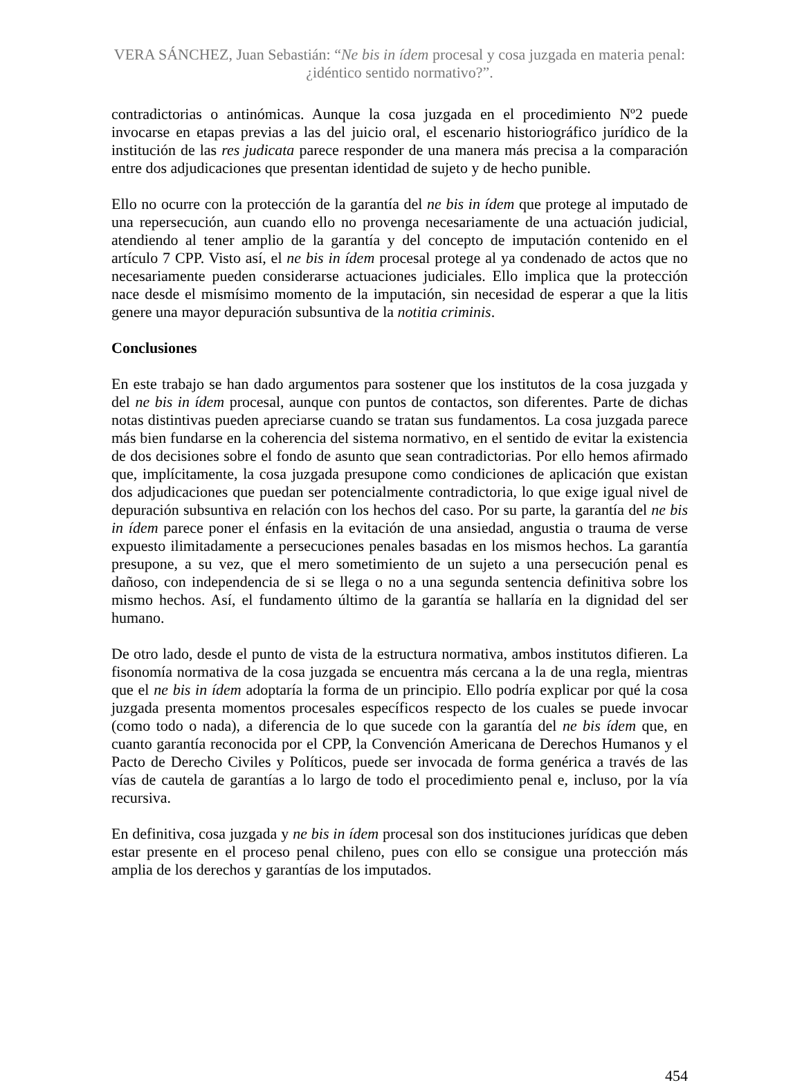VERA SÁNCHEZ, Juan Sebastián: “Ne bis in ídem procesal y cosa juzgada en materia penal: ¿idéntico sentido normativo?”.
contradictorias o antinómicas. Aunque la cosa juzgada en el procedimiento Nº2 puede invocarse en etapas previas a las del juicio oral, el escenario historiográfico jurídico de la institución de las res judicata parece responder de una manera más precisa a la comparación entre dos adjudicaciones que presentan identidad de sujeto y de hecho punible.
Ello no ocurre con la protección de la garantía del ne bis in ídem que protege al imputado de una repersecución, aun cuando ello no provenga necesariamente de una actuación judicial, atendiendo al tener amplio de la garantía y del concepto de imputación contenido en el artículo 7 CPP. Visto así, el ne bis in ídem procesal protege al ya condenado de actos que no necesariamente pueden considerarse actuaciones judiciales. Ello implica que la protección nace desde el mismísimo momento de la imputación, sin necesidad de esperar a que la litis genere una mayor depuración subsuntiva de la notitia criminis.
Conclusiones
En este trabajo se han dado argumentos para sostener que los institutos de la cosa juzgada y del ne bis in ídem procesal, aunque con puntos de contactos, son diferentes. Parte de dichas notas distintivas pueden apreciarse cuando se tratan sus fundamentos. La cosa juzgada parece más bien fundarse en la coherencia del sistema normativo, en el sentido de evitar la existencia de dos decisiones sobre el fondo de asunto que sean contradictorias. Por ello hemos afirmado que, implícitamente, la cosa juzgada presupone como condiciones de aplicación que existan dos adjudicaciones que puedan ser potencialmente contradictoria, lo que exige igual nivel de depuración subsuntiva en relación con los hechos del caso. Por su parte, la garantía del ne bis in ídem parece poner el énfasis en la evitación de una ansiedad, angustia o trauma de verse expuesto ilimitadamente a persecuciones penales basadas en los mismos hechos. La garantía presupone, a su vez, que el mero sometimiento de un sujeto a una persecución penal es dañoso, con independencia de si se llega o no a una segunda sentencia definitiva sobre los mismo hechos. Así, el fundamento último de la garantía se hallaría en la dignidad del ser humano.
De otro lado, desde el punto de vista de la estructura normativa, ambos institutos difieren. La fisonomía normativa de la cosa juzgada se encuentra más cercana a la de una regla, mientras que el ne bis in ídem adoptaría la forma de un principio. Ello podría explicar por qué la cosa juzgada presenta momentos procesales específicos respecto de los cuales se puede invocar (como todo o nada), a diferencia de lo que sucede con la garantía del ne bis ídem que, en cuanto garantía reconocida por el CPP, la Convención Americana de Derechos Humanos y el Pacto de Derecho Civiles y Políticos, puede ser invocada de forma genérica a través de las vías de cautela de garantías a lo largo de todo el procedimiento penal e, incluso, por la vía recursiva.
En definitiva, cosa juzgada y ne bis in ídem procesal son dos instituciones jurídicas que deben estar presente en el proceso penal chileno, pues con ello se consigue una protección más amplia de los derechos y garantías de los imputados.
454